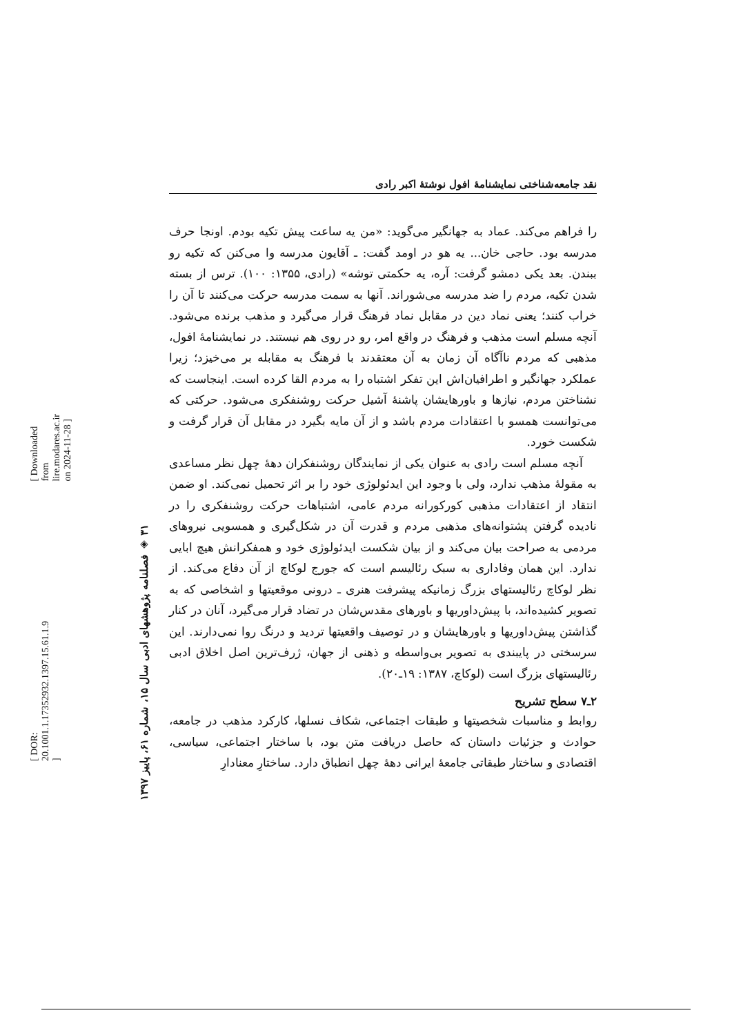[ DOR: 20.1001.1.17352932.1397.15.61.1.9 ]
[ Downloaded from lire.modares.ac.ir on 2024-11-28 ]
۳۱ ◈ فصلنامه پژوهشهای ادبی سال ۱۵، شماره ۶۱، پاییز ۱۳۹۷
نقد جامعه‌شناختی نمایشنامهٔ افول نوشتهٔ اکبر رادی
را فراهم می‌کند. عماد به جهانگیر می‌گوید: «من یه ساعت پیش تکیه بودم. اونجا حرف مدرسه بود. حاجی خان... یه هو در اومد گفت: ـ آقایون مدرسه وا می‌کنن که تکیه رو ببندن. بعد یکی دمشو گرفت: آره، یه حکمتی توشه» (رادی، ۱۳۵۵: ۱۰۰). ترس از بسته شدن تکیه، مردم را ضد مدرسه می‌شوراند. آنها به سمت مدرسه حرکت می‌کنند تا آن را خراب کنند؛ یعنی نماد دین در مقابل نماد فرهنگ قرار می‌گیرد و مذهب برنده می‌شود. آنچه مسلم است مذهب و فرهنگ در واقع امر، رو در روی هم نیستند. در نمایشنامهٔ افول، مذهبی که مردم ناآگاه آن زمان به آن معتقدند با فرهنگ به مقابله بر می‌خیزد؛ زیرا عملکرد جهانگیر و اطرافیان‌اش این تفکر اشتباه را به مردم القا کرده است. اینجاست که نشناختن مردم، نیازها و باورهایشان پاشنهٔ آشیل حرکت روشنفکری می‌شود. حرکتی که می‌توانست همسو با اعتقادات مردم باشد و از آن مایه بگیرد در مقابل آن قرار گرفت و شکست خورد.
آنچه مسلم است رادی به عنوان یکی از نمایندگان روشنفکران دهۀ چهل نظر مساعدی به مقولهٔ مذهب ندارد، ولی با وجود این ایدئولوژی خود را بر اثر تحمیل نمی‌کند. او ضمن انتقاد از اعتقادات مذهبی کورکورانه مردم عامی، اشتباهات حرکت روشنفکری را در نادیده گرفتن پشتوانه‌های مذهبی مردم و قدرت آن در شکل‌گیری و همسویی نیروهای مردمی به صراحت بیان می‌کند و از بیان شکست ایدئولوژی خود و همفکرانش هیچ ابایی ندارد. این همان وفاداری به سبک رئالیسم است که جورج لوکاچ از آن دفاع می‌کند. از نظر لوکاچ رئالیستهای بزرگ زمانیکه پیشرفت هنری ـ درونی موقعیتها و اشخاصی که به تصویر کشیده‌اند، با پیش‌داوریها و باورهای مقدس‌شان در تضاد قرار می‌گیرد، آنان در کنار گذاشتن پیش‌داوریها و باورهایشان و در توصیف واقعیتها تردید و درنگ روا نمی‌دارند. این سرسختی در پایبندی به تصویر بی‌واسطه و ذهنی از جهان، ژرف‌ترین اصل اخلاق ادبی رئالیستهای بزرگ است (لوکاچ، ۱۳۸۷: ۱۹ـ۲۰).
۲ـ۷ سطح تشریح
روابط و مناسبات شخصیتها و طبقات اجتماعی، شکاف نسلها، کارکرد مذهب در جامعه، حوادث و جزئیات داستان که حاصل دریافت متن بود، با ساختار اجتماعی، سیاسی، اقتصادی و ساختار طبقاتی جامعهٔ ایرانی دهۀ چهل انطباق دارد. ساختارِ معنادارِ